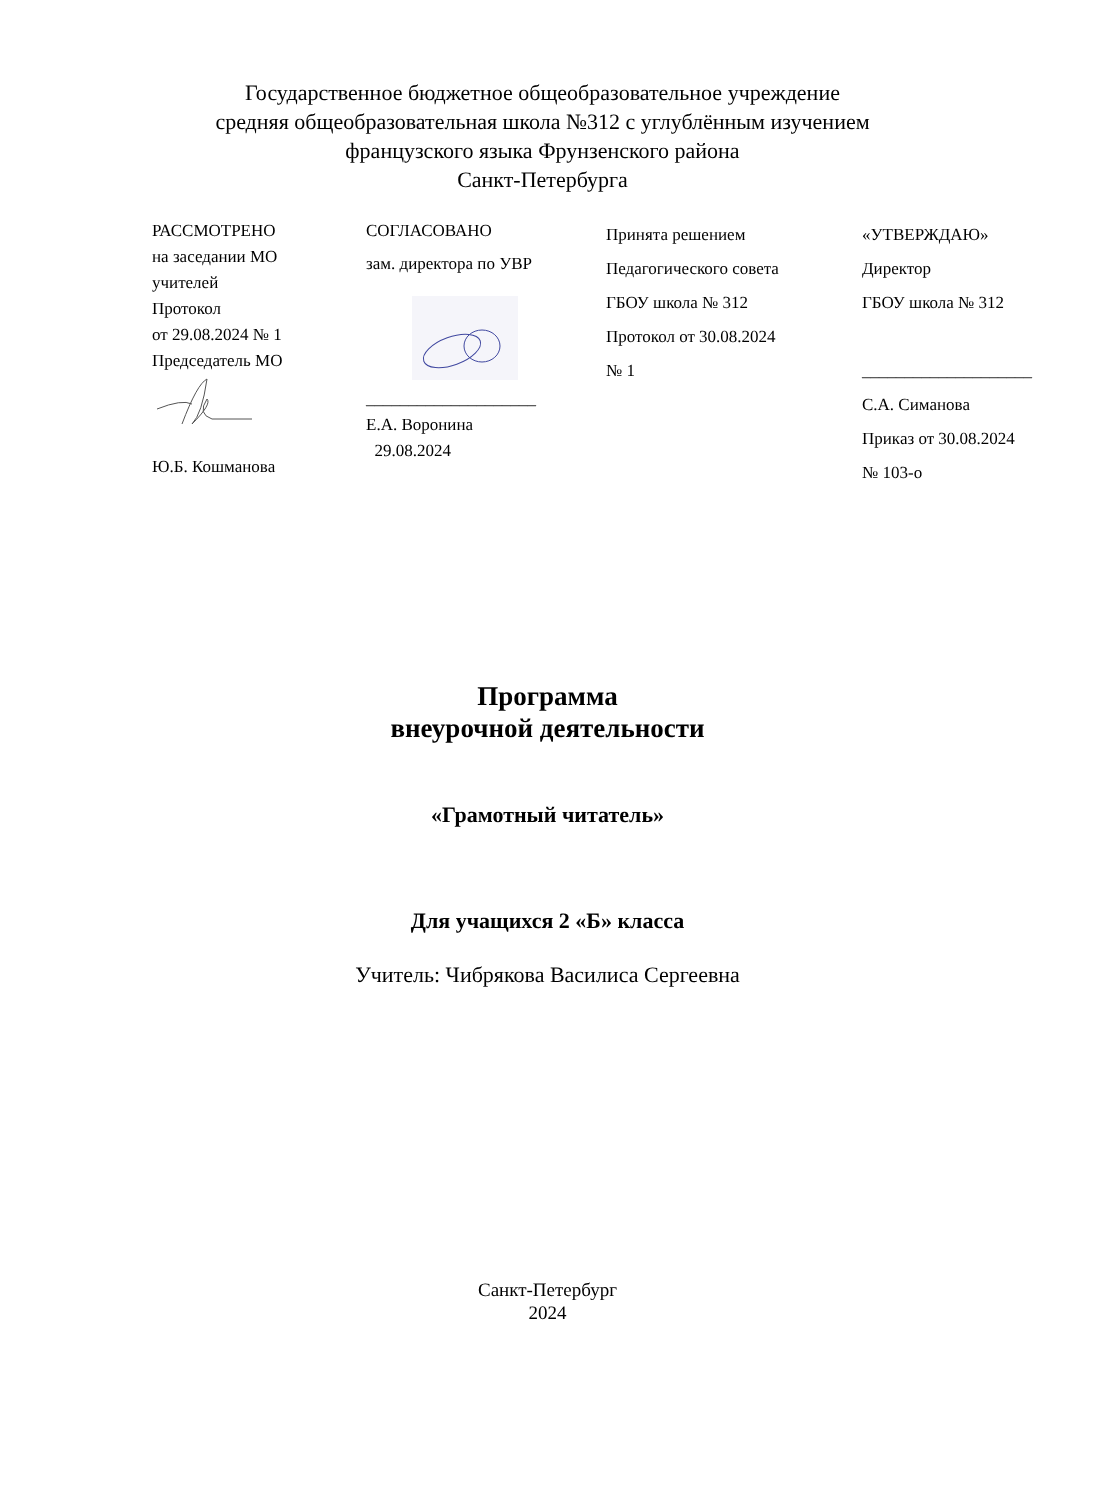Государственное бюджетное общеобразовательное учреждение
средняя общеобразовательная школа №312 с углублённым изучением
французского языка Фрунзенского района
Санкт-Петербурга
РАССМОТРЕНО
на заседании МО
учителей
Протокол
от 29.08.2024 № 1
Председатель МО
Ю.Б. Кошманова
СОГЛАСОВАНО
зам. директора по УВР
____________________
Е.А. Воронина
29.08.2024
Принята решением
Педагогического совета
ГБОУ школа № 312
Протокол от 30.08.2024
№ 1
«УТВЕРЖДАЮ»
Директор
ГБОУ школа № 312
____________________
С.А. Симанова
Приказ от 30.08.2024
№ 103-о
Программа
внеурочной деятельности
«Грамотный читатель»
Для учащихся 2 «Б» класса
Учитель: Чибрякова Василиса Сергеевна
Санкт-Петербург
2024